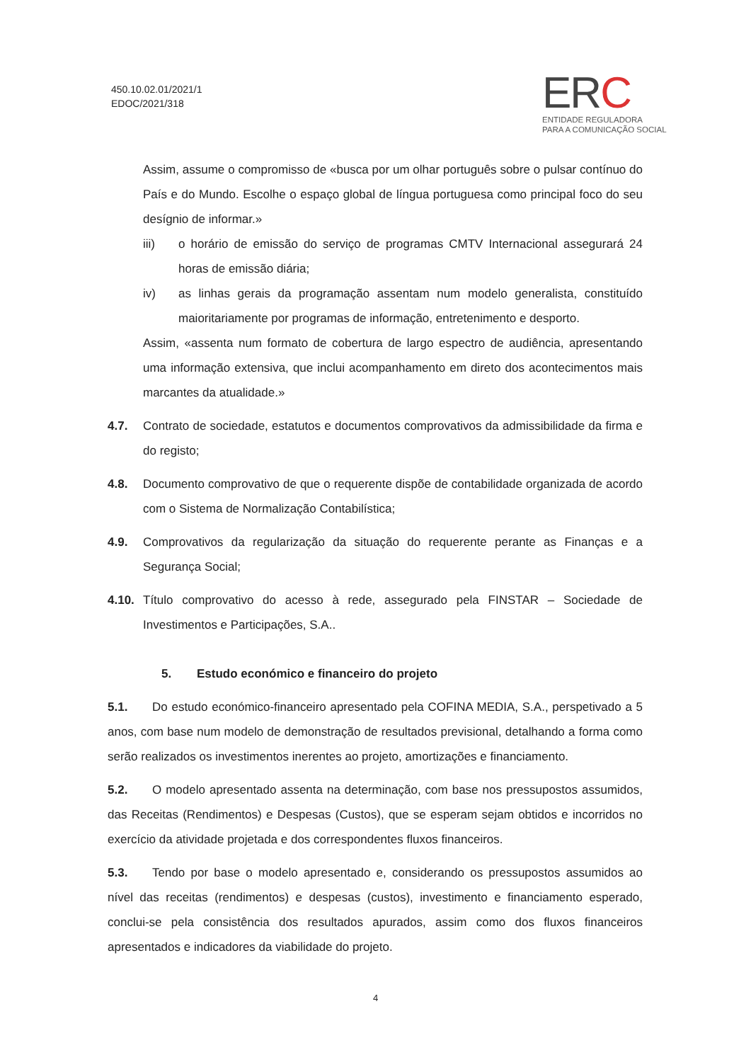450.10.02.01/2021/1
EDOC/2021/318
ERC
ENTIDADE REGULADORA
PARA A COMUNICAÇÃO SOCIAL
Assim, assume o compromisso de «busca por um olhar português sobre o pulsar contínuo do País e do Mundo. Escolhe o espaço global de língua portuguesa como principal foco do seu desígnio de informar.»
iii) o horário de emissão do serviço de programas CMTV Internacional assegurará 24 horas de emissão diária;
iv) as linhas gerais da programação assentam num modelo generalista, constituído maioritariamente por programas de informação, entretenimento e desporto.
Assim, «assenta num formato de cobertura de largo espectro de audiência, apresentando uma informação extensiva, que inclui acompanhamento em direto dos acontecimentos mais marcantes da atualidade.»
4.7. Contrato de sociedade, estatutos e documentos comprovativos da admissibilidade da firma e do registo;
4.8. Documento comprovativo de que o requerente dispõe de contabilidade organizada de acordo com o Sistema de Normalização Contabilística;
4.9. Comprovativos da regularização da situação do requerente perante as Finanças e a Segurança Social;
4.10. Título comprovativo do acesso à rede, assegurado pela FINSTAR – Sociedade de Investimentos e Participações, S.A..
5. Estudo económico e financeiro do projeto
5.1. Do estudo económico-financeiro apresentado pela COFINA MEDIA, S.A., perspetivado a 5 anos, com base num modelo de demonstração de resultados previsional, detalhando a forma como serão realizados os investimentos inerentes ao projeto, amortizações e financiamento.
5.2. O modelo apresentado assenta na determinação, com base nos pressupostos assumidos, das Receitas (Rendimentos) e Despesas (Custos), que se esperam sejam obtidos e incorridos no exercício da atividade projetada e dos correspondentes fluxos financeiros.
5.3. Tendo por base o modelo apresentado e, considerando os pressupostos assumidos ao nível das receitas (rendimentos) e despesas (custos), investimento e financiamento esperado, conclui-se pela consistência dos resultados apurados, assim como dos fluxos financeiros apresentados e indicadores da viabilidade do projeto.
4